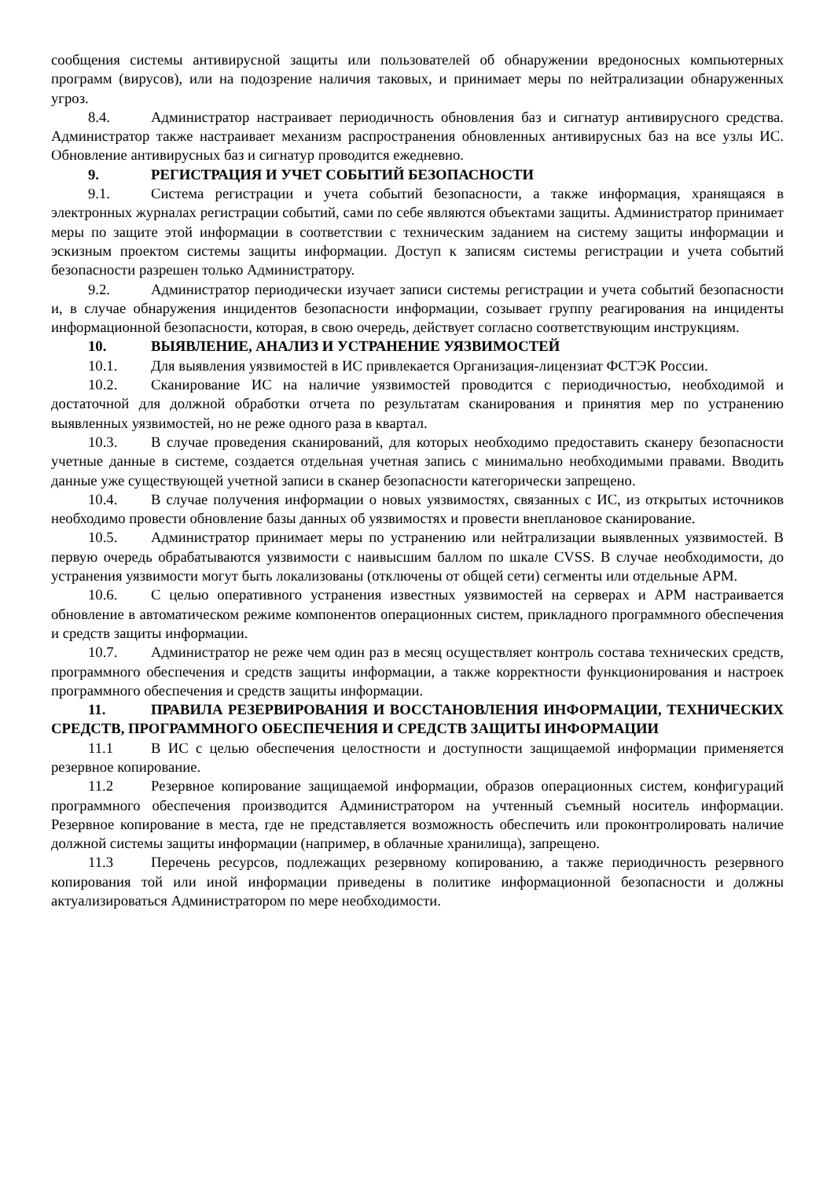сообщения системы антивирусной защиты или пользователей об обнаружении вредоносных компьютерных программ (вирусов), или на подозрение наличия таковых, и принимает меры по нейтрализации обнаруженных угроз.
8.4. Администратор настраивает периодичность обновления баз и сигнатур антивирусного средства. Администратор также настраивает механизм распространения обновленных антивирусных баз на все узлы ИС. Обновление антивирусных баз и сигнатур проводится ежедневно.
9. РЕГИСТРАЦИЯ И УЧЕТ СОБЫТИЙ БЕЗОПАСНОСТИ
9.1. Система регистрации и учета событий безопасности, а также информация, хранящаяся в электронных журналах регистрации событий, сами по себе являются объектами защиты. Администратор принимает меры по защите этой информации в соответствии с техническим заданием на систему защиты информации и эскизным проектом системы защиты информации. Доступ к записям системы регистрации и учета событий безопасности разрешен только Администратору.
9.2. Администратор периодически изучает записи системы регистрации и учета событий безопасности и, в случае обнаружения инцидентов безопасности информации, созывает группу реагирования на инциденты информационной безопасности, которая, в свою очередь, действует согласно соответствующим инструкциям.
10. ВЫЯВЛЕНИЕ, АНАЛИЗ И УСТРАНЕНИЕ УЯЗВИМОСТЕЙ
10.1. Для выявления уязвимостей в ИС привлекается Организация-лицензиат ФСТЭК России.
10.2. Сканирование ИС на наличие уязвимостей проводится с периодичностью, необходимой и достаточной для должной обработки отчета по результатам сканирования и принятия мер по устранению выявленных уязвимостей, но не реже одного раза в квартал.
10.3. В случае проведения сканирований, для которых необходимо предоставить сканеру безопасности учетные данные в системе, создается отдельная учетная запись с минимально необходимыми правами. Вводить данные уже существующей учетной записи в сканер безопасности категорически запрещено.
10.4. В случае получения информации о новых уязвимостях, связанных с ИС, из открытых источников необходимо провести обновление базы данных об уязвимостях и провести внеплановое сканирование.
10.5. Администратор принимает меры по устранению или нейтрализации выявленных уязвимостей. В первую очередь обрабатываются уязвимости с наивысшим баллом по шкале CVSS. В случае необходимости, до устранения уязвимости могут быть локализованы (отключены от общей сети) сегменты или отдельные АРМ.
10.6. С целью оперативного устранения известных уязвимостей на серверах и АРМ настраивается обновление в автоматическом режиме компонентов операционных систем, прикладного программного обеспечения и средств защиты информации.
10.7. Администратор не реже чем один раз в месяц осуществляет контроль состава технических средств, программного обеспечения и средств защиты информации, а также корректности функционирования и настроек программного обеспечения и средств защиты информации.
11. ПРАВИЛА РЕЗЕРВИРОВАНИЯ И ВОССТАНОВЛЕНИЯ ИНФОРМАЦИИ, ТЕХНИЧЕСКИХ СРЕДСТВ, ПРОГРАММНОГО ОБЕСПЕЧЕНИЯ И СРЕДСТВ ЗАЩИТЫ ИНФОРМАЦИИ
11.1 В ИС с целью обеспечения целостности и доступности защищаемой информации применяется резервное копирование.
11.2 Резервное копирование защищаемой информации, образов операционных систем, конфигураций программного обеспечения производится Администратором на учтенный съемный носитель информации. Резервное копирование в места, где не представляется возможность обеспечить или проконтролировать наличие должной системы защиты информации (например, в облачные хранилища), запрещено.
11.3 Перечень ресурсов, подлежащих резервному копированию, а также периодичность резервного копирования той или иной информации приведены в политике информационной безопасности и должны актуализироваться Администратором по мере необходимости.